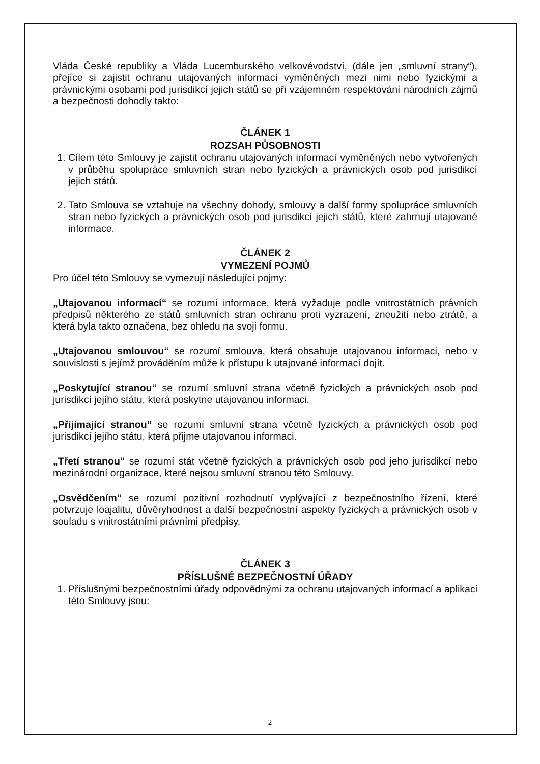Vláda České republiky a Vláda Lucemburského velkovévodství, (dále jen „smluvní strany“), přejíce si zajistit ochranu utajovaných informací vyměněných mezi nimi nebo fyzickými a právnickými osobami pod jurisdikcí jejich států se při vzájemném respektování národních zájmů a bezpečnosti dohodly takto:
ČLÁNEK 1
ROZSAH PŮSOBNOSTI
1. Cílem této Smlouvy je zajistit ochranu utajovaných informací vyměněných nebo vytvořených v průběhu spolupráce smluvních stran nebo fyzických a právnických osob pod jurisdikcí jejich států.
2. Tato Smlouva se vztahuje na všechny dohody, smlouvy a další formy spolupráce smluvních stran nebo fyzických a právnických osob pod jurisdikcí jejich států, které zahrnují utajované informace.
ČLÁNEK 2
VYMEZENÍ POJMŮ
Pro účel této Smlouvy se vymezují následující pojmy:
„Utajovanou informací“ se rozumí informace, která vyžaduje podle vnitrostátních právních předpisů některého ze států smluvních stran ochranu proti vyzrazení, zneužití nebo ztrátě, a která byla takto označena, bez ohledu na svoji formu.
„Utajovanou smlouvou“ se rozumí smlouva, která obsahuje utajovanou informaci, nebo v souvislosti s jejímž prováděním může k přístupu k utajované informací dojít.
„Poskytující stranou“ se rozumí smluvní strana včetně fyzických a právnických osob pod jurisdikcí jejího státu, která poskytne utajovanou informaci.
„Přijímající stranou“ se rozumí smluvní strana včetně fyzických a právnických osob pod jurisdikcí jejího státu, která přijme utajovanou informaci.
„Třetí stranou“ se rozumí stát včetně fyzických a právnických osob pod jeho jurisdikcí nebo mezinárodní organizace, které nejsou smluvní stranou této Smlouvy.
„Osvědčením“ se rozumí pozitivní rozhodnutí vyplývající z bezpečnostního řízení, které potvrzuje loajalitu, důvěryhodnost a další bezpečnostní aspekty fyzických a právnických osob v souladu s vnitrostátními právními předpisy.
ČLÁNEK 3
PŘÍSLUŠNÉ BEZPEČNOSTNÍ ÚŘADY
1. Příslušnými bezpečnostními úřady odpovědnými za ochranu utajovaných informací a aplikaci této Smlouvy jsou:
2